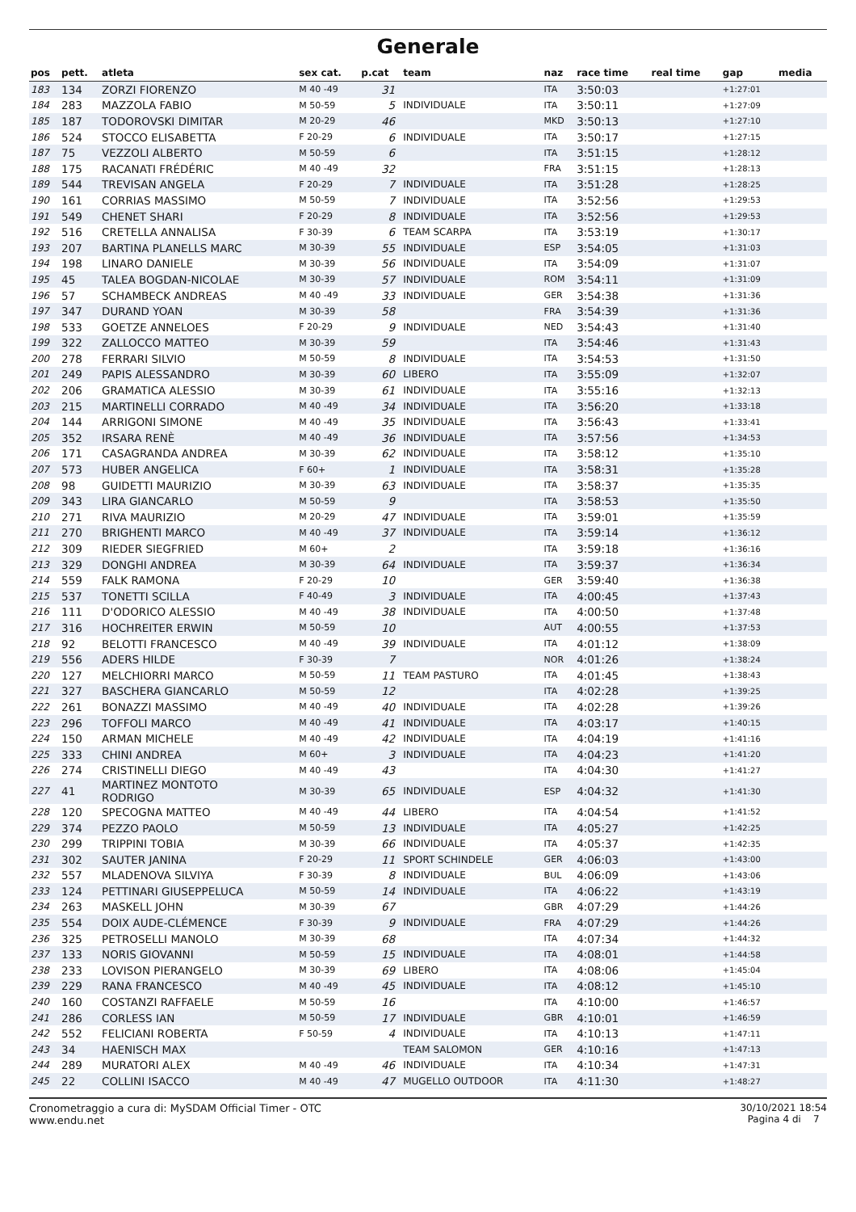Generale
| pos | pett. | atleta | sex cat. | p.cat | team | naz | race time | real time | gap | media |
| --- | --- | --- | --- | --- | --- | --- | --- | --- | --- | --- |
| 183 | 134 | ZORZI FIORENZO | M 40 -49 | 31 | | ITA | 3:50:03 | | +1:27:01 | |
| 184 | 283 | MAZZOLA FABIO | M 50-59 | 5 | INDIVIDUALE | ITA | 3:50:11 | | +1:27:09 | |
| 185 | 187 | TODOROVSKI DIMITAR | M 20-29 | 46 | | MKD | 3:50:13 | | +1:27:10 | |
| 186 | 524 | STOCCO ELISABETTA | F 20-29 | 6 | INDIVIDUALE | ITA | 3:50:17 | | +1:27:15 | |
| 187 | 75 | VEZZOLI ALBERTO | M 50-59 | 6 | | ITA | 3:51:15 | | +1:28:12 | |
| 188 | 175 | RACANATI FRÉDÉRIC | M 40 -49 | 32 | | FRA | 3:51:15 | | +1:28:13 | |
| 189 | 544 | TREVISAN ANGELA | F 20-29 | 7 | INDIVIDUALE | ITA | 3:51:28 | | +1:28:25 | |
| 190 | 161 | CORRIAS MASSIMO | M 50-59 | 7 | INDIVIDUALE | ITA | 3:52:56 | | +1:29:53 | |
| 191 | 549 | CHENET SHARI | F 20-29 | 8 | INDIVIDUALE | ITA | 3:52:56 | | +1:29:53 | |
| 192 | 516 | CRETELLA ANNALISA | F 30-39 | 6 | TEAM SCARPA | ITA | 3:53:19 | | +1:30:17 | |
| 193 | 207 | BARTINA PLANELLS MARC | M 30-39 | 55 | INDIVIDUALE | ESP | 3:54:05 | | +1:31:03 | |
| 194 | 198 | LINARO DANIELE | M 30-39 | 56 | INDIVIDUALE | ITA | 3:54:09 | | +1:31:07 | |
| 195 | 45 | TALEA BOGDAN-NICOLAE | M 30-39 | 57 | INDIVIDUALE | ROM | 3:54:11 | | +1:31:09 | |
| 196 | 57 | SCHAMBECK ANDREAS | M 40 -49 | 33 | INDIVIDUALE | GER | 3:54:38 | | +1:31:36 | |
| 197 | 347 | DURAND YOAN | M 30-39 | 58 | | FRA | 3:54:39 | | +1:31:36 | |
| 198 | 533 | GOETZE ANNELOES | F 20-29 | 9 | INDIVIDUALE | NED | 3:54:43 | | +1:31:40 | |
| 199 | 322 | ZALLOCCO MATTEO | M 30-39 | 59 | | ITA | 3:54:46 | | +1:31:43 | |
| 200 | 278 | FERRARI SILVIO | M 50-59 | 8 | INDIVIDUALE | ITA | 3:54:53 | | +1:31:50 | |
| 201 | 249 | PAPIS ALESSANDRO | M 30-39 | 60 | LIBERO | ITA | 3:55:09 | | +1:32:07 | |
| 202 | 206 | GRAMATICA ALESSIO | M 30-39 | 61 | INDIVIDUALE | ITA | 3:55:16 | | +1:32:13 | |
| 203 | 215 | MARTINELLI CORRADO | M 40 -49 | 34 | INDIVIDUALE | ITA | 3:56:20 | | +1:33:18 | |
| 204 | 144 | ARRIGONI SIMONE | M 40 -49 | 35 | INDIVIDUALE | ITA | 3:56:43 | | +1:33:41 | |
| 205 | 352 | IRSARA RENÈ | M 40 -49 | 36 | INDIVIDUALE | ITA | 3:57:56 | | +1:34:53 | |
| 206 | 171 | CASAGRANDA ANDREA | M 30-39 | 62 | INDIVIDUALE | ITA | 3:58:12 | | +1:35:10 | |
| 207 | 573 | HUBER ANGELICA | F 60+ | 1 | INDIVIDUALE | ITA | 3:58:31 | | +1:35:28 | |
| 208 | 98 | GUIDETTI MAURIZIO | M 30-39 | 63 | INDIVIDUALE | ITA | 3:58:37 | | +1:35:35 | |
| 209 | 343 | LIRA GIANCARLO | M 50-59 | 9 | | ITA | 3:58:53 | | +1:35:50 | |
| 210 | 271 | RIVA MAURIZIO | M 20-29 | 47 | INDIVIDUALE | ITA | 3:59:01 | | +1:35:59 | |
| 211 | 270 | BRIGHENTI MARCO | M 40 -49 | 37 | INDIVIDUALE | ITA | 3:59:14 | | +1:36:12 | |
| 212 | 309 | RIEDER SIEGFRIED | M 60+ | 2 | | ITA | 3:59:18 | | +1:36:16 | |
| 213 | 329 | DONGHI ANDREA | M 30-39 | 64 | INDIVIDUALE | ITA | 3:59:37 | | +1:36:34 | |
| 214 | 559 | FALK RAMONA | F 20-29 | 10 | | GER | 3:59:40 | | +1:36:38 | |
| 215 | 537 | TONETTI SCILLA | F 40-49 | 3 | INDIVIDUALE | ITA | 4:00:45 | | +1:37:43 | |
| 216 | 111 | D'ODORICO ALESSIO | M 40 -49 | 38 | INDIVIDUALE | ITA | 4:00:50 | | +1:37:48 | |
| 217 | 316 | HOCHREITER ERWIN | M 50-59 | 10 | | AUT | 4:00:55 | | +1:37:53 | |
| 218 | 92 | BELOTTI FRANCESCO | M 40 -49 | 39 | INDIVIDUALE | ITA | 4:01:12 | | +1:38:09 | |
| 219 | 556 | ADERS HILDE | F 30-39 | 7 | | NOR | 4:01:26 | | +1:38:24 | |
| 220 | 127 | MELCHIORRI MARCO | M 50-59 | 11 | TEAM PASTURO | ITA | 4:01:45 | | +1:38:43 | |
| 221 | 327 | BASCHERA GIANCARLO | M 50-59 | 12 | | ITA | 4:02:28 | | +1:39:25 | |
| 222 | 261 | BONAZZI MASSIMO | M 40 -49 | 40 | INDIVIDUALE | ITA | 4:02:28 | | +1:39:26 | |
| 223 | 296 | TOFFOLI MARCO | M 40 -49 | 41 | INDIVIDUALE | ITA | 4:03:17 | | +1:40:15 | |
| 224 | 150 | ARMAN MICHELE | M 40 -49 | 42 | INDIVIDUALE | ITA | 4:04:19 | | +1:41:16 | |
| 225 | 333 | CHINI ANDREA | M 60+ | 3 | INDIVIDUALE | ITA | 4:04:23 | | +1:41:20 | |
| 226 | 274 | CRISTINELLI DIEGO | M 40 -49 | 43 | | ITA | 4:04:30 | | +1:41:27 | |
| 227 | 41 | MARTINEZ MONTOTO RODRIGO | M 30-39 | 65 | INDIVIDUALE | ESP | 4:04:32 | | +1:41:30 | |
| 228 | 120 | SPECOGNA MATTEO | M 40 -49 | 44 | LIBERO | ITA | 4:04:54 | | +1:41:52 | |
| 229 | 374 | PEZZO PAOLO | M 50-59 | 13 | INDIVIDUALE | ITA | 4:05:27 | | +1:42:25 | |
| 230 | 299 | TRIPPINI TOBIA | M 30-39 | 66 | INDIVIDUALE | ITA | 4:05:37 | | +1:42:35 | |
| 231 | 302 | SAUTER JANINA | F 20-29 | 11 | SPORT SCHINDELE | GER | 4:06:03 | | +1:43:00 | |
| 232 | 557 | MLADENOVA SILVIYA | F 30-39 | 8 | INDIVIDUALE | BUL | 4:06:09 | | +1:43:06 | |
| 233 | 124 | PETTINARI GIUSEPPELUCA | M 50-59 | 14 | INDIVIDUALE | ITA | 4:06:22 | | +1:43:19 | |
| 234 | 263 | MASKELL JOHN | M 30-39 | 67 | | GBR | 4:07:29 | | +1:44:26 | |
| 235 | 554 | DOIX AUDE-CLÉMENCE | F 30-39 | 9 | INDIVIDUALE | FRA | 4:07:29 | | +1:44:26 | |
| 236 | 325 | PETROSELLI MANOLO | M 30-39 | 68 | | ITA | 4:07:34 | | +1:44:32 | |
| 237 | 133 | NORIS GIOVANNI | M 50-59 | 15 | INDIVIDUALE | ITA | 4:08:01 | | +1:44:58 | |
| 238 | 233 | LOVISON PIERANGELO | M 30-39 | 69 | LIBERO | ITA | 4:08:06 | | +1:45:04 | |
| 239 | 229 | RANA FRANCESCO | M 40 -49 | 45 | INDIVIDUALE | ITA | 4:08:12 | | +1:45:10 | |
| 240 | 160 | COSTANZI RAFFAELE | M 50-59 | 16 | | ITA | 4:10:00 | | +1:46:57 | |
| 241 | 286 | CORLESS IAN | M 50-59 | 17 | INDIVIDUALE | GBR | 4:10:01 | | +1:46:59 | |
| 242 | 552 | FELICIANI ROBERTA | F 50-59 | 4 | INDIVIDUALE | ITA | 4:10:13 | | +1:47:11 | |
| 243 | 34 | HAENISCH MAX | | | TEAM SALOMON | GER | 4:10:16 | | +1:47:13 | |
| 244 | 289 | MURATORI ALEX | M 40 -49 | 46 | INDIVIDUALE | ITA | 4:10:34 | | +1:47:31 | |
| 245 | 22 | COLLINI ISACCO | M 40 -49 | 47 | MUGELLO OUTDOOR | ITA | 4:11:30 | | +1:48:27 | |
Cronometraggio a cura di: MySDAM Official Timer - OTC
www.endu.net
30/10/2021 18:54
Pagina 4 di 7